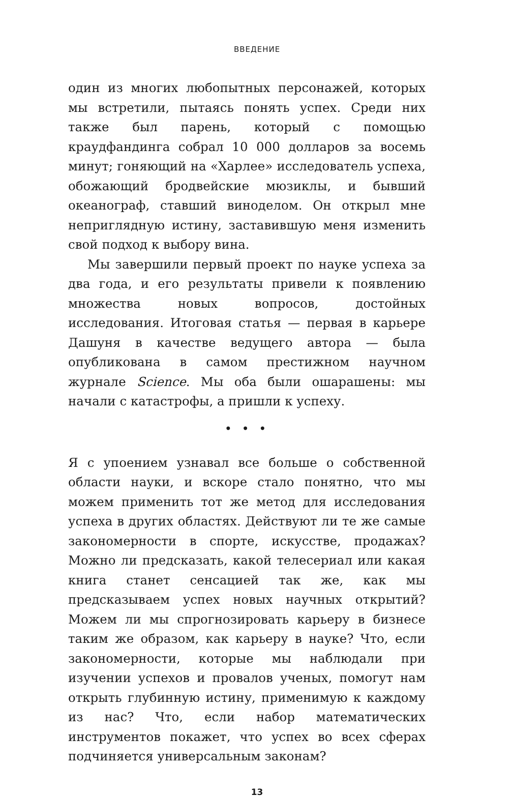ВВЕДЕНИЕ
один из многих любопытных персонажей, которых мы встретили, пытаясь понять успех. Среди них также был парень, который с помощью краудфандинга собрал 10 000 долларов за восемь минут; гоняющий на «Харлее» исследователь успеха, обожающий бродвейские мюзиклы, и бывший океанограф, ставший виноделом. Он открыл мне неприглядную истину, заставившую меня изменить свой подход к выбору вина.
Мы завершили первый проект по науке успеха за два года, и его результаты привели к появлению множества новых вопросов, достойных исследования. Итоговая статья — первая в карьере Дашуня в качестве ведущего автора — была опубликована в самом престижном научном журнале Science. Мы оба были ошарашены: мы начали с катастрофы, а пришли к успеху.
• • •
Я с упоением узнавал все больше о собственной области науки, и вскоре стало понятно, что мы можем применить тот же метод для исследования успеха в других областях. Действуют ли те же самые закономерности в спорте, искусстве, продажах? Можно ли предсказать, какой телесериал или какая книга станет сенсацией так же, как мы предсказываем успех новых научных открытий? Можем ли мы спрогнозировать карьеру в бизнесе таким же образом, как карьеру в науке? Что, если закономерности, которые мы наблюдали при изучении успехов и провалов ученых, помогут нам открыть глубинную истину, применимую к каждому из нас? Что, если набор математических инструментов покажет, что успех во всех сферах подчиняется универсальным законам?
13